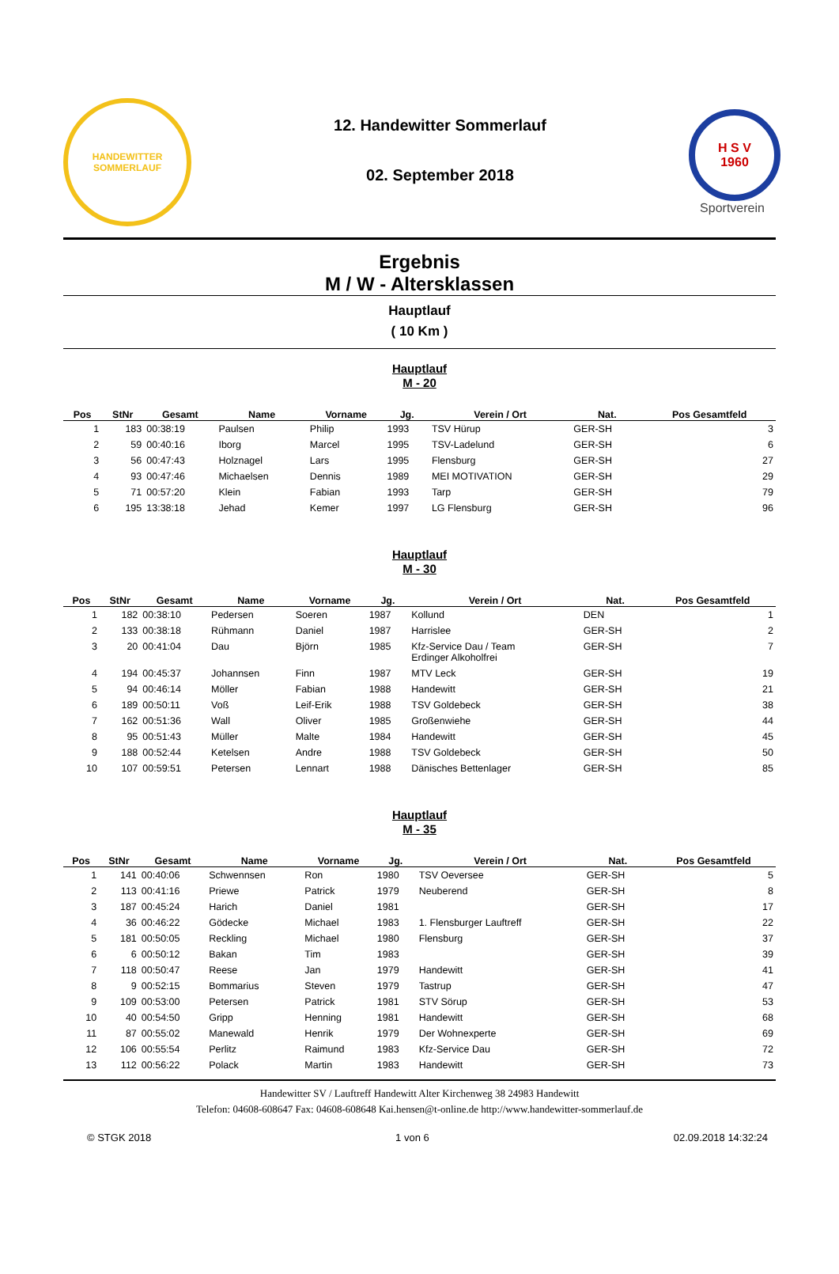HANDEWITTER
SOMMERLAUF
12. Handewitter Sommerlauf
02. September 2018
H S V
1960
Sportverein
Ergebnis
M / W - Altersklassen
Hauptlauf
( 10 Km )
Hauptlauf
M - 20
| Pos | StNr | Gesamt | Name | Vorname | Jg. | Verein / Ort | Nat. | Pos Gesamtfeld |
| --- | --- | --- | --- | --- | --- | --- | --- | --- |
| 1 | 183 | 00:38:19 | Paulsen | Philip | 1993 | TSV Hürup | GER-SH | 3 |
| 2 | 59 | 00:40:16 | Iborg | Marcel | 1995 | TSV-Ladelund | GER-SH | 6 |
| 3 | 56 | 00:47:43 | Holznagel | Lars | 1995 | Flensburg | GER-SH | 27 |
| 4 | 93 | 00:47:46 | Michaelsen | Dennis | 1989 | MEI MOTIVATION | GER-SH | 29 |
| 5 | 71 | 00:57:20 | Klein | Fabian | 1993 | Tarp | GER-SH | 79 |
| 6 | 195 | 13:38:18 | Jehad | Kemer | 1997 | LG Flensburg | GER-SH | 96 |
Hauptlauf
M - 30
| Pos | StNr | Gesamt | Name | Vorname | Jg. | Verein / Ort | Nat. | Pos Gesamtfeld |
| --- | --- | --- | --- | --- | --- | --- | --- | --- |
| 1 | 182 | 00:38:10 | Pedersen | Soeren | 1987 | Kollund | DEN | 1 |
| 2 | 133 | 00:38:18 | Rühmann | Daniel | 1987 | Harrislee | GER-SH | 2 |
| 3 | 20 | 00:41:04 | Dau | Björn | 1985 | Kfz-Service Dau / Team Erdinger Alkoholfrei | GER-SH | 7 |
| 4 | 194 | 00:45:37 | Johannsen | Finn | 1987 | MTV Leck | GER-SH | 19 |
| 5 | 94 | 00:46:14 | Möller | Fabian | 1988 | Handewitt | GER-SH | 21 |
| 6 | 189 | 00:50:11 | Voß | Leif-Erik | 1988 | TSV Goldebeck | GER-SH | 38 |
| 7 | 162 | 00:51:36 | Wall | Oliver | 1985 | Großenwiehe | GER-SH | 44 |
| 8 | 95 | 00:51:43 | Müller | Malte | 1984 | Handewitt | GER-SH | 45 |
| 9 | 188 | 00:52:44 | Ketelsen | Andre | 1988 | TSV Goldebeck | GER-SH | 50 |
| 10 | 107 | 00:59:51 | Petersen | Lennart | 1988 | Dänisches Bettenlager | GER-SH | 85 |
Hauptlauf
M - 35
| Pos | StNr | Gesamt | Name | Vorname | Jg. | Verein / Ort | Nat. | Pos Gesamtfeld |
| --- | --- | --- | --- | --- | --- | --- | --- | --- |
| 1 | 141 | 00:40:06 | Schwennsen | Ron | 1980 | TSV Oeversee | GER-SH | 5 |
| 2 | 113 | 00:41:16 | Priewe | Patrick | 1979 | Neuberend | GER-SH | 8 |
| 3 | 187 | 00:45:24 | Harich | Daniel | 1981 | | GER-SH | 17 |
| 4 | 36 | 00:46:22 | Gödecke | Michael | 1983 | 1. Flensburger Lauftreff | GER-SH | 22 |
| 5 | 181 | 00:50:05 | Reckling | Michael | 1980 | Flensburg | GER-SH | 37 |
| 6 | 6 | 00:50:12 | Bakan | Tim | 1983 | | GER-SH | 39 |
| 7 | 118 | 00:50:47 | Reese | Jan | 1979 | Handewitt | GER-SH | 41 |
| 8 | 9 | 00:52:15 | Bommarius | Steven | 1979 | Tastrup | GER-SH | 47 |
| 9 | 109 | 00:53:00 | Petersen | Patrick | 1981 | STV Sörup | GER-SH | 53 |
| 10 | 40 | 00:54:50 | Gripp | Henning | 1981 | Handewitt | GER-SH | 68 |
| 11 | 87 | 00:55:02 | Manewald | Henrik | 1979 | Der Wohnexperte | GER-SH | 69 |
| 12 | 106 | 00:55:54 | Perlitz | Raimund | 1983 | Kfz-Service Dau | GER-SH | 72 |
| 13 | 112 | 00:56:22 | Polack | Martin | 1983 | Handewitt | GER-SH | 73 |
Handewitter SV / Lauftreff Handewitt Alter Kirchenweg 38 24983 Handewitt
Telefon: 04608-608647 Fax: 04608-608648 Kai.hensen@t-online.de http://www.handewitter-sommerlauf.de
© STGK 2018 1 von 6 02.09.2018 14:32:24